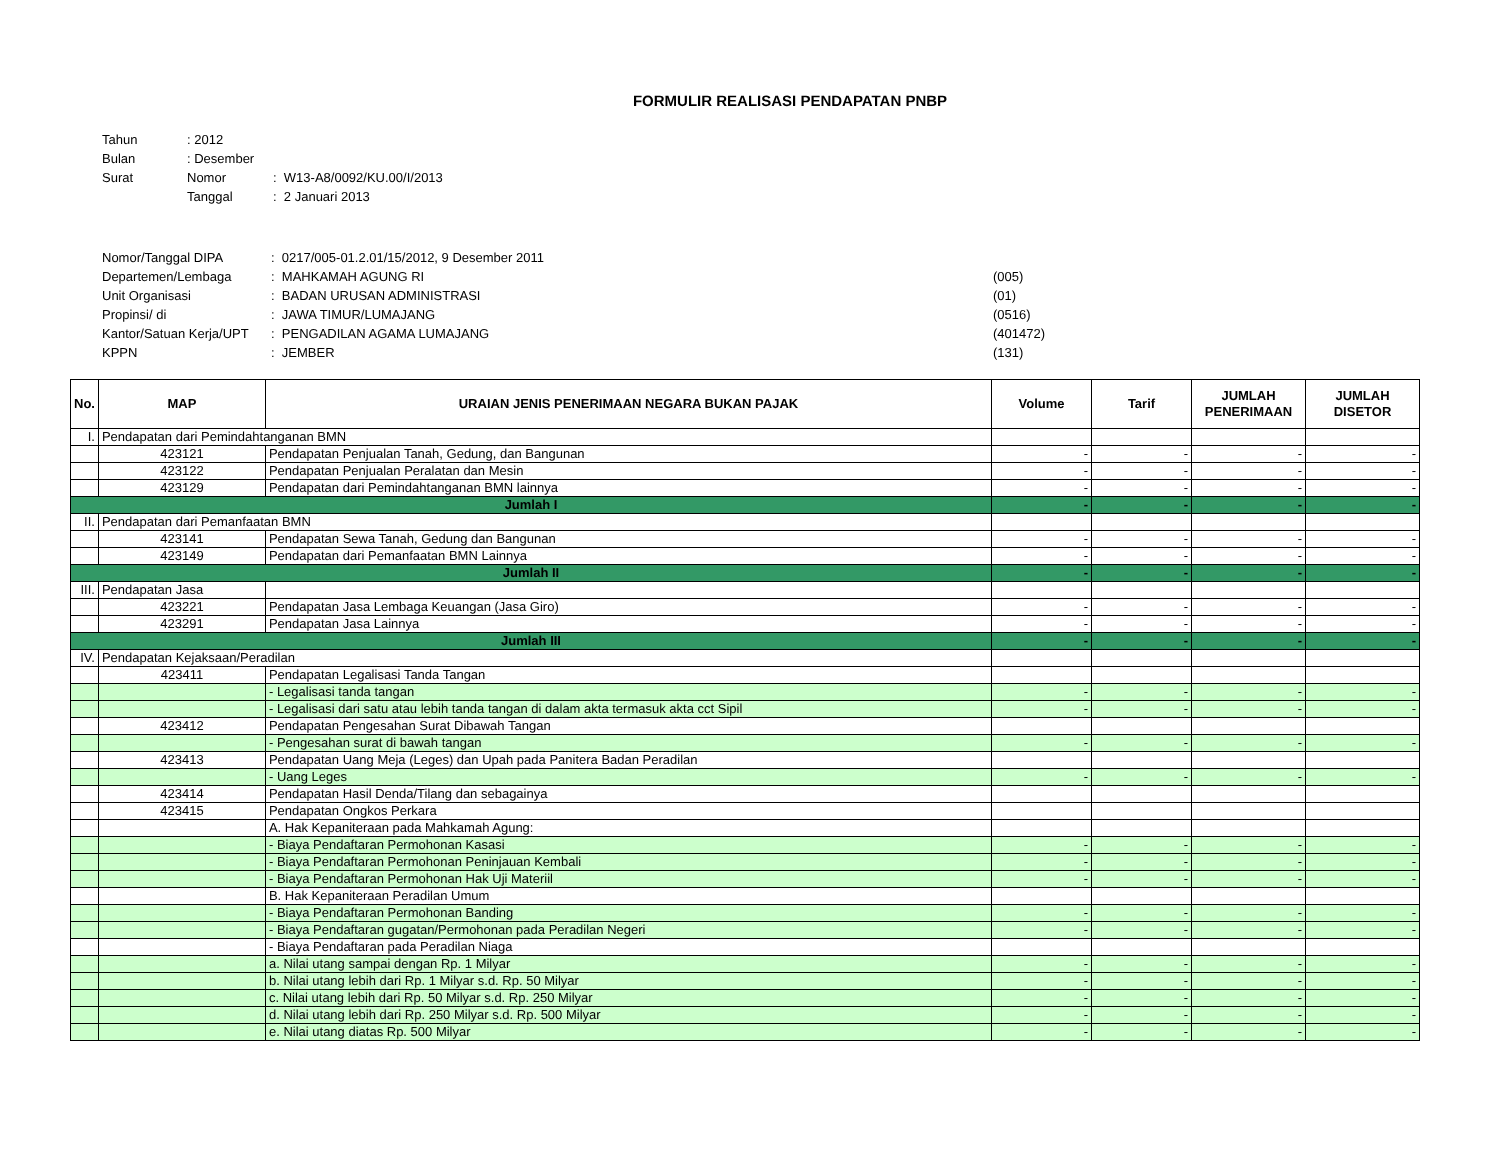FORMULIR REALISASI PENDAPATAN PNBP
| Tahun | : 2012 | |
| Bulan | : Desember | |
| Surat | Nomor | : W13-A8/0092/KU.00/I/2013 |
| | Tanggal | : 2 Januari 2013 |
| Nomor/Tanggal DIPA | : 0217/005-01.2.01/15/2012, 9 Desember 2011 | |
| Departemen/Lembaga | : MAHKAMAH AGUNG RI | (005) |
| Unit Organisasi | : BADAN URUSAN ADMINISTRASI | (01) |
| Propinsi/ di | : JAWA TIMUR/LUMAJANG | (0516) |
| Kantor/Satuan Kerja/UPT | : PENGADILAN AGAMA LUMAJANG | (401472) |
| KPPN | : JEMBER | (131) |
| No. | MAP | URAIAN JENIS PENERIMAAN NEGARA BUKAN PAJAK | Volume | Tarif | JUMLAH PENERIMAAN | JUMLAH DISETOR |
| --- | --- | --- | --- | --- | --- | --- |
| I. | Pendapatan dari Pemindahtanganan BMN | | | | | |
| | 423121 | Pendapatan Penjualan Tanah, Gedung, dan Bangunan | - | - | - | - |
| | 423122 | Pendapatan Penjualan Peralatan dan Mesin | - | - | - | - |
| | 423129 | Pendapatan dari Pemindahtanganan BMN lainnya | - | - | - | - |
| Jumlah I | | | - | - | - | - |
| II. | Pendapatan dari Pemanfaatan BMN | | | | | |
| | 423141 | Pendapatan Sewa Tanah, Gedung dan Bangunan | - | - | - | - |
| | 423149 | Pendapatan dari Pemanfaatan BMN Lainnya | - | - | - | - |
| Jumlah II | | | - | - | - | - |
| III. | Pendapatan Jasa | | | | | |
| | 423221 | Pendapatan Jasa Lembaga Keuangan (Jasa Giro) | - | - | - | - |
| | 423291 | Pendapatan Jasa Lainnya | - | - | - | - |
| Jumlah III | | | - | - | - | - |
| IV. | Pendapatan Kejaksaan/Peradilan | | | | | |
| | 423411 | Pendapatan Legalisasi Tanda Tangan | | | | |
| | | - Legalisasi tanda tangan | - | - | - | - |
| | | - Legalisasi dari satu atau lebih tanda tangan di dalam akta termasuk akta cct Sipil | - | - | - | - |
| | 423412 | Pendapatan Pengesahan Surat Dibawah Tangan | | | | |
| | | - Pengesahan surat di bawah tangan | - | - | - | - |
| | 423413 | Pendapatan Uang Meja (Leges) dan Upah pada Panitera Badan Peradilan | | | | |
| | | - Uang Leges | - | - | - | - |
| | 423414 | Pendapatan Hasil Denda/Tilang dan sebagainya | | | | |
| | 423415 | Pendapatan Ongkos Perkara | | | | |
| | | A. Hak Kepaniteraan pada Mahkamah Agung: | | | | |
| | | - Biaya Pendaftaran Permohonan Kasasi | - | - | - | - |
| | | - Biaya Pendaftaran Permohonan Peninjauan Kembali | - | - | - | - |
| | | - Biaya Pendaftaran Permohonan Hak Uji Materiil | - | - | - | - |
| | | B. Hak Kepaniteraan Peradilan Umum | | | | |
| | | - Biaya Pendaftaran Permohonan Banding | - | - | - | - |
| | | - Biaya Pendaftaran gugatan/Permohonan pada Peradilan Negeri | - | - | - | - |
| | | - Biaya Pendaftaran pada Peradilan Niaga | | | | |
| | | a. Nilai utang sampai dengan Rp. 1 Milyar | - | - | - | - |
| | | b. Nilai utang lebih dari Rp. 1 Milyar s.d. Rp. 50 Milyar | - | - | - | - |
| | | c. Nilai utang lebih dari Rp. 50 Milyar s.d. Rp. 250 Milyar | - | - | - | - |
| | | d. Nilai utang lebih dari Rp. 250 Milyar s.d. Rp. 500 Milyar | - | - | - | - |
| | | e. Nilai utang diatas Rp. 500 Milyar | - | - | - | - |